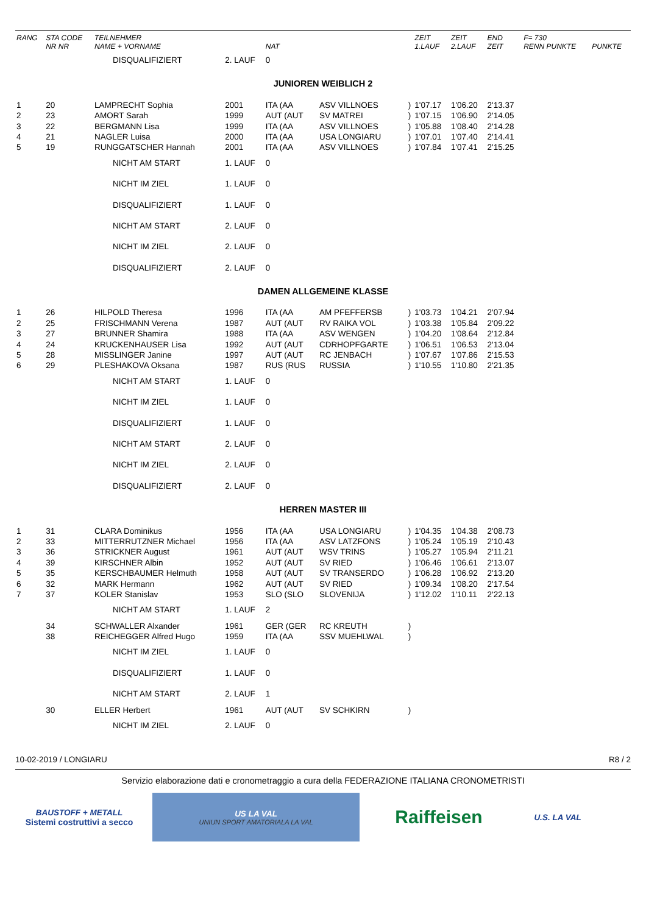| RANG | STA CODE NR NR | TEILNEHMER NAME + VORNAME | | NAT | | | ZEIT 1.LAUF | ZEIT 2.LAUF | END ZEIT | F= 730 RENN PUNKTE | PUNKTE |
| --- | --- | --- | --- | --- | --- | --- | --- | --- | --- | --- | --- |
| | | DISQUALIFIZIERT | 2. LAUF | 0 | | | | | | | |
| JUNIOREN WEIBLICH 2 | | | | | | | | | | | |
| 1 | 20 | LAMPRECHT Sophia | 2001 | ITA (AA | ASV VILLNOES | ) | 1'07.17 | 1'06.20 | 2'13.37 | | |
| 2 | 23 | AMORT Sarah | 1999 | AUT (AUT | SV MATREI | ) | 1'07.15 | 1'06.90 | 2'14.05 | | |
| 3 | 22 | BERGMANN Lisa | 1999 | ITA (AA | ASV VILLNOES | ) | 1'05.88 | 1'08.40 | 2'14.28 | | |
| 4 | 21 | NAGLER Luisa | 2000 | ITA (AA | USA LONGIARU | ) | 1'07.01 | 1'07.40 | 2'14.41 | | |
| 5 | 19 | RUNGGATSCHER Hannah | 2001 | ITA (AA | ASV VILLNOES | ) | 1'07.84 | 1'07.41 | 2'15.25 | | |
| | | NICHT AM START | 1. LAUF | 0 | | | | | | | |
| | | NICHT IM ZIEL | 1. LAUF | 0 | | | | | | | |
| | | DISQUALIFIZIERT | 1. LAUF | 0 | | | | | | | |
| | | NICHT AM START | 2. LAUF | 0 | | | | | | | |
| | | NICHT IM ZIEL | 2. LAUF | 0 | | | | | | | |
| | | DISQUALIFIZIERT | 2. LAUF | 0 | | | | | | | |
| DAMEN ALLGEMEINE KLASSE | | | | | | | | | | | |
| 1 | 26 | HILPOLD Theresa | 1996 | ITA (AA | AM PFEFFERSB | ) | 1'03.73 | 1'04.21 | 2'07.94 | | |
| 2 | 25 | FRISCHMANN Verena | 1987 | AUT (AUT | RV RAIKA VOL | ) | 1'03.38 | 1'05.84 | 2'09.22 | | |
| 3 | 27 | BRUNNER Shamira | 1988 | ITA (AA | ASV WENGEN | ) | 1'04.20 | 1'08.64 | 2'12.84 | | |
| 4 | 24 | KRUCKENHAUSER Lisa | 1992 | AUT (AUT | CDRHOPFGARTE | ) | 1'06.51 | 1'06.53 | 2'13.04 | | |
| 5 | 28 | MISSLINGER Janine | 1997 | AUT (AUT | RC JENBACH | ) | 1'07.67 | 1'07.86 | 2'15.53 | | |
| 6 | 29 | PLESHAKOVA Oksana | 1987 | RUS (RUS | RUSSIA | ) | 1'10.55 | 1'10.80 | 2'21.35 | | |
| | | NICHT AM START | 1. LAUF | 0 | | | | | | | |
| | | NICHT IM ZIEL | 1. LAUF | 0 | | | | | | | |
| | | DISQUALIFIZIERT | 1. LAUF | 0 | | | | | | | |
| | | NICHT AM START | 2. LAUF | 0 | | | | | | | |
| | | NICHT IM ZIEL | 2. LAUF | 0 | | | | | | | |
| | | DISQUALIFIZIERT | 2. LAUF | 0 | | | | | | | |
| HERREN MASTER III | | | | | | | | | | | |
| 1 | 31 | CLARA Dominikus | 1956 | ITA (AA | USA LONGIARU | ) | 1'04.35 | 1'04.38 | 2'08.73 | | |
| 2 | 33 | MITTERRUTZNER Michael | 1956 | ITA (AA | ASV LATZFONS | ) | 1'05.24 | 1'05.19 | 2'10.43 | | |
| 3 | 36 | STRICKNER August | 1961 | AUT (AUT | WSV TRINS | ) | 1'05.27 | 1'05.94 | 2'11.21 | | |
| 4 | 39 | KIRSCHNER Albin | 1952 | AUT (AUT | SV RIED | ) | 1'06.46 | 1'06.61 | 2'13.07 | | |
| 5 | 35 | KERSCHBAUMER Helmuth | 1958 | AUT (AUT | SV TRANSERDO | ) | 1'06.28 | 1'06.92 | 2'13.20 | | |
| 6 | 32 | MARK Hermann | 1962 | AUT (AUT | SV RIED | ) | 1'09.34 | 1'08.20 | 2'17.54 | | |
| 7 | 37 | KOLER Stanislav | 1953 | SLO (SLO | SLOVENIJA | ) | 1'12.02 | 1'10.11 | 2'22.13 | | |
| | | NICHT AM START | 1. LAUF | 2 | | | | | | | |
| | 34 | SCHWALLER Alxander | 1961 | GER (GER | RC KREUTH | ) | | | | | |
| | 38 | REICHEGGER Alfred Hugo | 1959 | ITA (AA | SSV MUEHLWAL | ) | | | | | |
| | | NICHT IM ZIEL | 1. LAUF | 0 | | | | | | | |
| | | DISQUALIFIZIERT | 1. LAUF | 0 | | | | | | | |
| | | NICHT AM START | 2. LAUF | 1 | | | | | | | |
| | 30 | ELLER Herbert | 1961 | AUT (AUT | SV SCHKIRN | ) | | | | | |
| | | NICHT IM ZIEL | 2. LAUF | 0 | | | | | | | |
10-02-2019 / LONGIARU R8 / 2
Servizio elaborazione dati e cronometraggio a cura della FEDERAZIONE ITALIANA CRONOMETRISTI
BAUSTOFF + METALL
Sistemi costruttivi a secco
US LA VAL
UNIUN SPORT AMATORIALA LA VAL
Raiffeisen
U.S. LA VAL